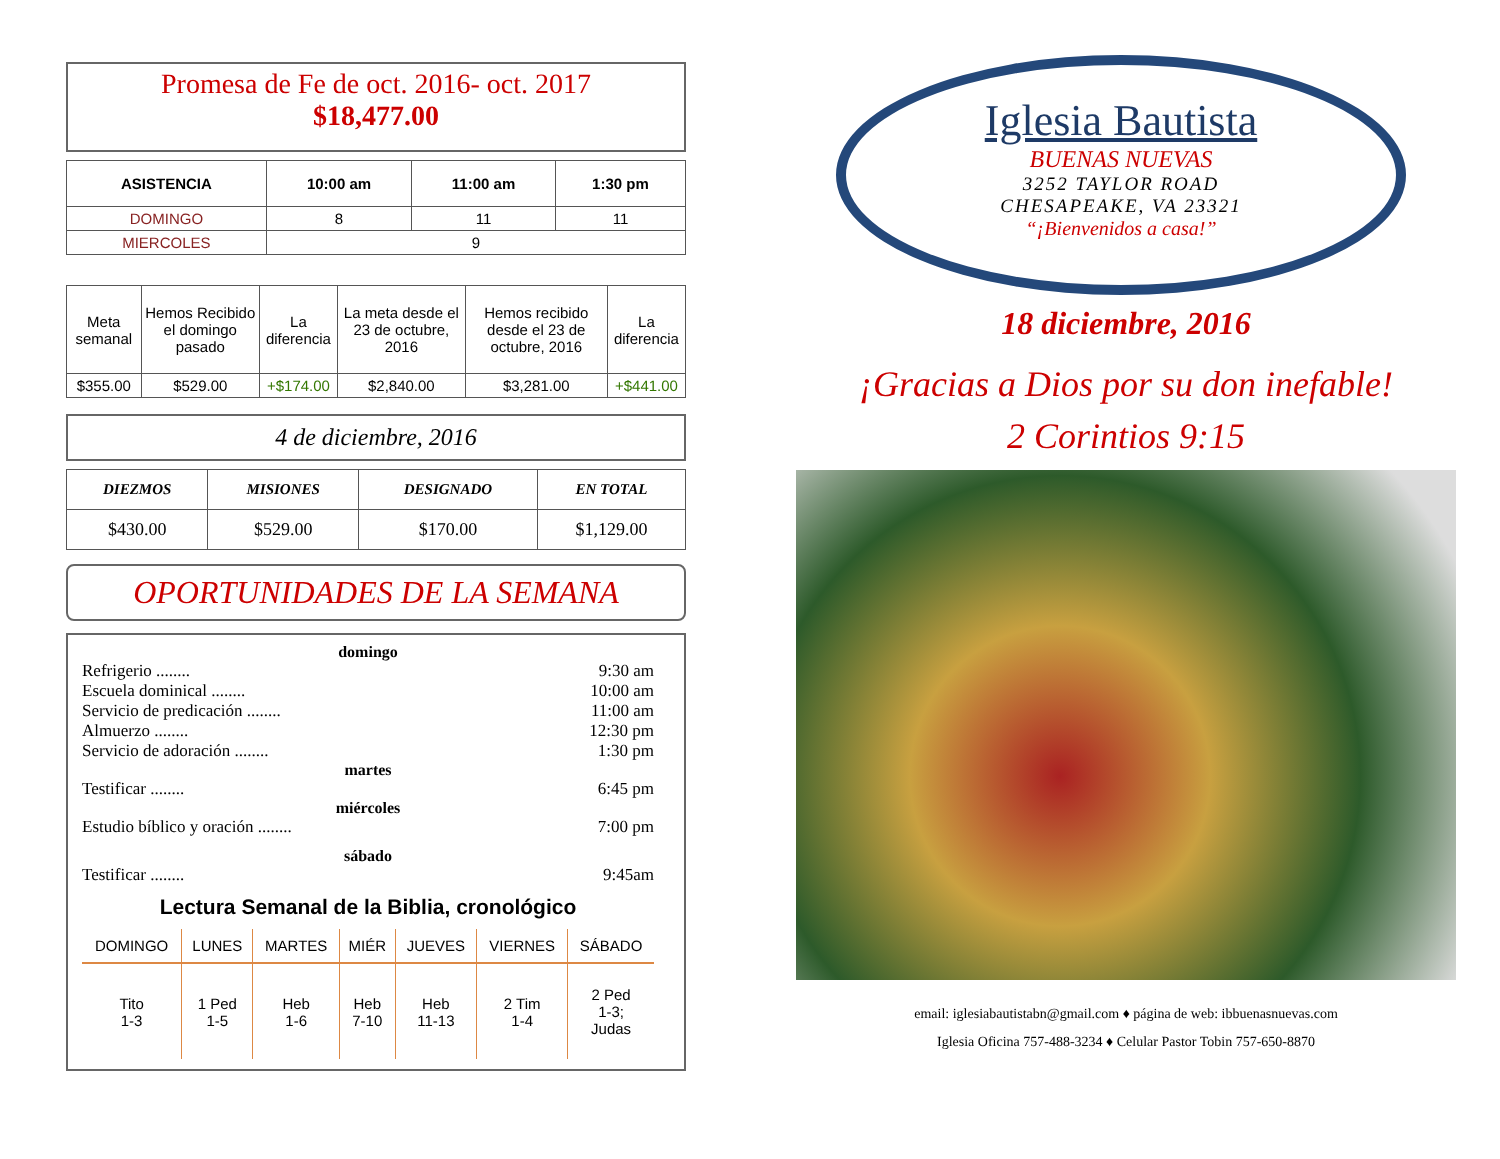Promesa de Fe de oct. 2016- oct. 2017
$18,477.00
| ASISTENCIA | 10:00 am | 11:00 am | 1:30 pm |
| --- | --- | --- | --- |
| DOMINGO | 8 | 11 | 11 |
| MIERCOLES | 9 | | |
| Meta semanal | Hemos Recibido el domingo pasado | La diferencia | La meta desde el 23 de octubre, 2016 | Hemos recibido desde el 23 de octubre, 2016 | La diferencia |
| $355.00 | $529.00 | +$174.00 | $2,840.00 | $3,281.00 | +$441.00 |
4 de diciembre, 2016
| DIEZMOS | MISIONES | DESIGNADO | EN TOTAL |
| --- | --- | --- | --- |
| $430.00 | $529.00 | $170.00 | $1,129.00 |
OPORTUNIDADES DE LA SEMANA
domingo
Refrigerio ........ 9:30 am
Escuela dominical ........ 10:00 am
Servicio de predicación ........ 11:00 am
Almuerzo ........ 12:30 pm
Servicio de adoración ........ 1:30 pm
martes
Testificar ........ 6:45 pm
miércoles
Estudio bíblico y oración ........ 7:00 pm
sábado
Testificar ........ 9:45am
Lectura Semanal de la Biblia, cronológico
| DOMINGO | LUNES | MARTES | MIÉR | JUEVES | VIERNES | SÁBADO |
| Tito 1-3 | 1 Ped 1-5 | Heb 1-6 | Heb 7-10 | Heb 11-13 | 2 Tim 1-4 | 2 Ped 1-3; Judas |
Iglesia Bautista
BUENAS NUEVAS
3252 TAYLOR ROAD
CHESAPEAKE, VA 23321
“¡Bienvenidos a casa!”
18 diciembre, 2016
¡Gracias a Dios por su don inefable!
2 Corintios 9:15
email: iglesiabautistabn@gmail.com ♦ página de web: ibbuenasnuevas.com
Iglesia Oficina 757-488-3234 ♦ Celular Pastor Tobin 757-650-8870